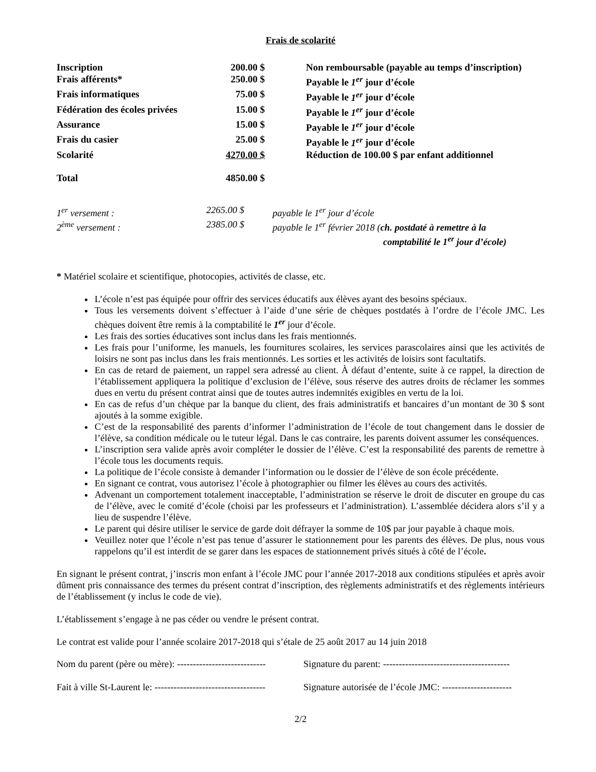Frais de scolarité
| Inscription | 200.00 $ | Non remboursable (payable au temps d’inscription) |
| Frais afférents* | 250.00 $ | Payable le 1<sup>er</sup> jour d’école |
| Frais informatiques | 75.00 $ | Payable le 1<sup>er</sup> jour d’école |
| Fédération des écoles privées | 15.00 $ | Payable le 1<sup>er</sup> jour d’école |
| Assurance | 15.00 $ | Payable le 1<sup>er</sup> jour d’école |
| Frais du casier | 25.00 $ | Payable le 1<sup>er</sup> jour d’école |
| Scolarité | 4270.00 $ | Réduction de 100.00 $ par enfant additionnel |
| Total | 4850.00 $ | |
| 1<sup>er</sup> versement : | 2265.00 $ | payable le 1<sup>er</sup> jour d’école |
| 2<sup>ème</sup> versement : | 2385.00 $ | payable le 1<sup>er</sup> février 2018 ( ch. postdaté à remettre à la comptabilité le 1<sup>er</sup> jour d’école) |
* Matériel scolaire et scientifique, photocopies, activités de classe, etc.
L’école n’est pas équipée pour offrir des services éducatifs aux élèves ayant des besoins spéciaux.
Tous les versements doivent s’effectuer à l’aide d’une série de chèques postdatés à l’ordre de l’école JMC. Les chèques doivent être remis à la comptabilité le 1<sup>er</sup> jour d’école.
Les frais des sorties éducatives sont inclus dans les frais mentionnés.
Les frais pour l’uniforme, les manuels, les fournitures scolaires, les services parascolaires ainsi que les activités de loisirs ne sont pas inclus dans les frais mentionnés. Les sorties et les activités de loisirs sont facultatifs.
En cas de retard de paiement, un rappel sera adressé au client. À défaut d’entente, suite à ce rappel, la direction de l’établissement appliquera la politique d’exclusion de l’élève, sous réserve des autres droits de réclamer les sommes dues en vertu du présent contrat ainsi que de toutes autres indemnités exigibles en vertu de la loi.
En cas de refus d’un chèque par la banque du client, des frais administratifs et bancaires d’un montant de 30 $ sont ajoutés à la somme exigible.
C’est de la responsabilité des parents d’informer l’administration de l’école de tout changement dans le dossier de l’élève, sa condition médicale ou le tuteur légal. Dans le cas contraire, les parents doivent assumer les conséquences.
L’inscription sera valide après avoir compléter le dossier de l’élève. C’est la responsabilité des parents de remettre à l’école tous les documents requis.
La politique de l’école consiste à demander l’information ou le dossier de l’élève de son école précédente.
En signant ce contrat, vous autorisez l’école à photographier ou filmer les élèves au cours des activités.
Advenant un comportement totalement inacceptable, l’administration se réserve le droit de discuter en groupe du cas de l’élève, avec le comité d’école (choisi par les professeurs et l’administration). L’assemblée décidera alors s’il y a lieu de suspendre l’élève.
Le parent qui désire utiliser le service de garde doit défrayer la somme de 10$ par jour payable à chaque mois.
Veuillez noter que l’école n’est pas tenue d’assurer le stationnement pour les parents des élèves. De plus, nous vous rappelons qu’il est interdit de se garer dans les espaces de stationnement privés situés à côté de l’école.
En signant le présent contrat, j’inscris mon enfant à l’école JMC pour l’année 2017-2018 aux conditions stipulées et après avoir dûment pris connaissance des termes du présent contrat d’inscription, des règlements administratifs et des règlements intérieurs de l’établissement (y inclus le code de vie).
L’établissement s’engage à ne pas céder ou vendre le présent contrat.
Le contrat est valide pour l’année scolaire 2017-2018 qui s’étale de 25 août 2017 au 14 juin 2018
Nom du parent (père ou mère): ----------------------------
Signature du parent: ----------------------------------------
Fait à ville St-Laurent le: -----------------------------------
Signature autorisée de l’école JMC: ----------------------
2/2